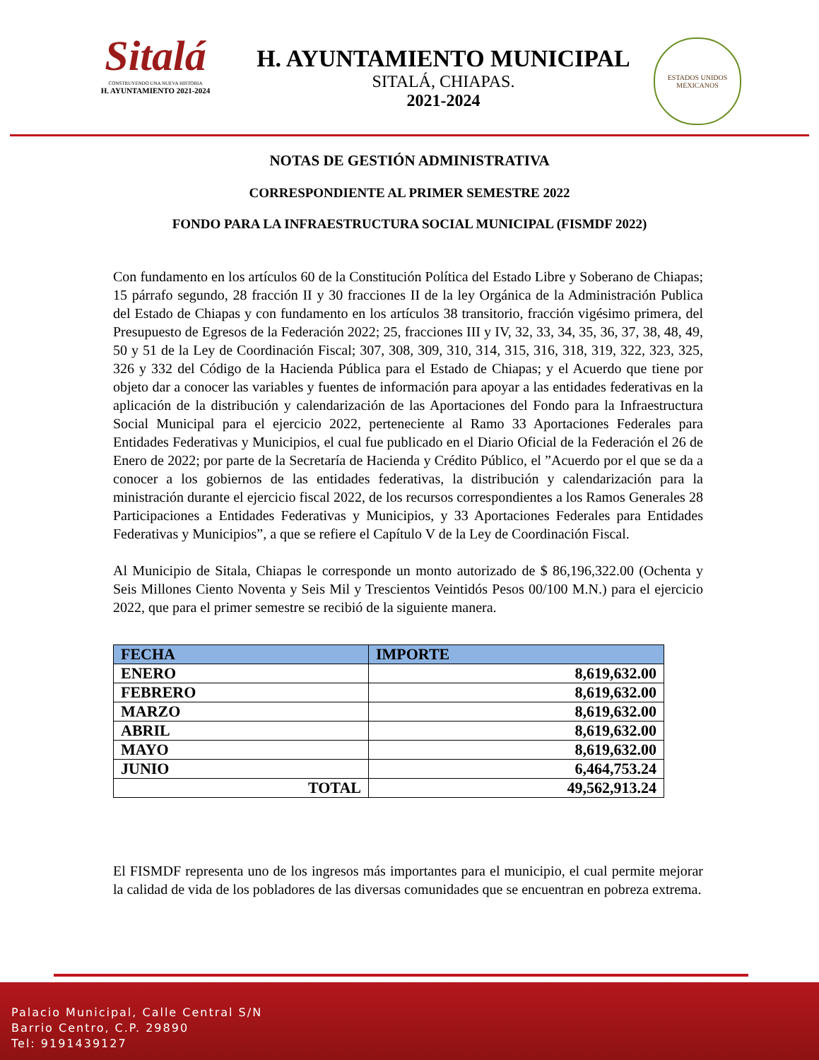Sitalá
CONSTRUYENDO UNA NUEVA HISTORIA
H. AYUNTAMIENTO 2021-2024
H. AYUNTAMIENTO MUNICIPAL
SITALÁ, CHIAPAS.
2021-2024
ESTADOS UNIDOS MEXICANOS
NOTAS DE GESTIÓN ADMINISTRATIVA
CORRESPONDIENTE AL PRIMER SEMESTRE 2022
FONDO PARA LA INFRAESTRUCTURA SOCIAL MUNICIPAL (FISMDF 2022)
Con fundamento en los artículos 60 de la Constitución Política del Estado Libre y Soberano de Chiapas; 15 párrafo segundo, 28 fracción II y 30 fracciones II de la ley Orgánica de la Administración Publica del Estado de Chiapas y con fundamento en los artículos 38 transitorio, fracción vigésimo primera, del Presupuesto de Egresos de la Federación 2022; 25, fracciones III y IV, 32, 33, 34, 35, 36, 37, 38, 48, 49, 50 y 51 de la Ley de Coordinación Fiscal; 307, 308, 309, 310, 314, 315, 316, 318, 319, 322, 323, 325, 326 y 332 del Código de la Hacienda Pública para el Estado de Chiapas; y el Acuerdo que tiene por objeto dar a conocer las variables y fuentes de información para apoyar a las entidades federativas en la aplicación de la distribución y calendarización de las Aportaciones del Fondo para la Infraestructura Social Municipal para el ejercicio 2022, perteneciente al Ramo 33 Aportaciones Federales para Entidades Federativas y Municipios, el cual fue publicado en el Diario Oficial de la Federación el 26 de Enero de 2022; por parte de la Secretaría de Hacienda y Crédito Público, el ”Acuerdo por el que se da a conocer a los gobiernos de las entidades federativas, la distribución y calendarización para la ministración durante el ejercicio fiscal 2022, de los recursos correspondientes a los Ramos Generales 28 Participaciones a Entidades Federativas y Municipios, y 33 Aportaciones Federales para Entidades Federativas y Municipios”, a que se refiere el Capítulo V de la Ley de Coordinación Fiscal.
Al Municipio de Sitala, Chiapas le corresponde un monto autorizado de $ 86,196,322.00 (Ochenta y Seis Millones Ciento Noventa y Seis Mil y Trescientos Veintidós Pesos 00/100 M.N.) para el ejercicio 2022, que para el primer semestre se recibió de la siguiente manera.
| FECHA | IMPORTE |
| --- | --- |
| ENERO | 8,619,632.00 |
| FEBRERO | 8,619,632.00 |
| MARZO | 8,619,632.00 |
| ABRIL | 8,619,632.00 |
| MAYO | 8,619,632.00 |
| JUNIO | 6,464,753.24 |
| TOTAL | 49,562,913.24 |
El FISMDF representa uno de los ingresos más importantes para el municipio, el cual permite mejorar la calidad de vida de los pobladores de las diversas comunidades que se encuentran en pobreza extrema.
Palacio Municipal, Calle Central S/N
Barrio Centro, C.P. 29890
Tel: 9191439127